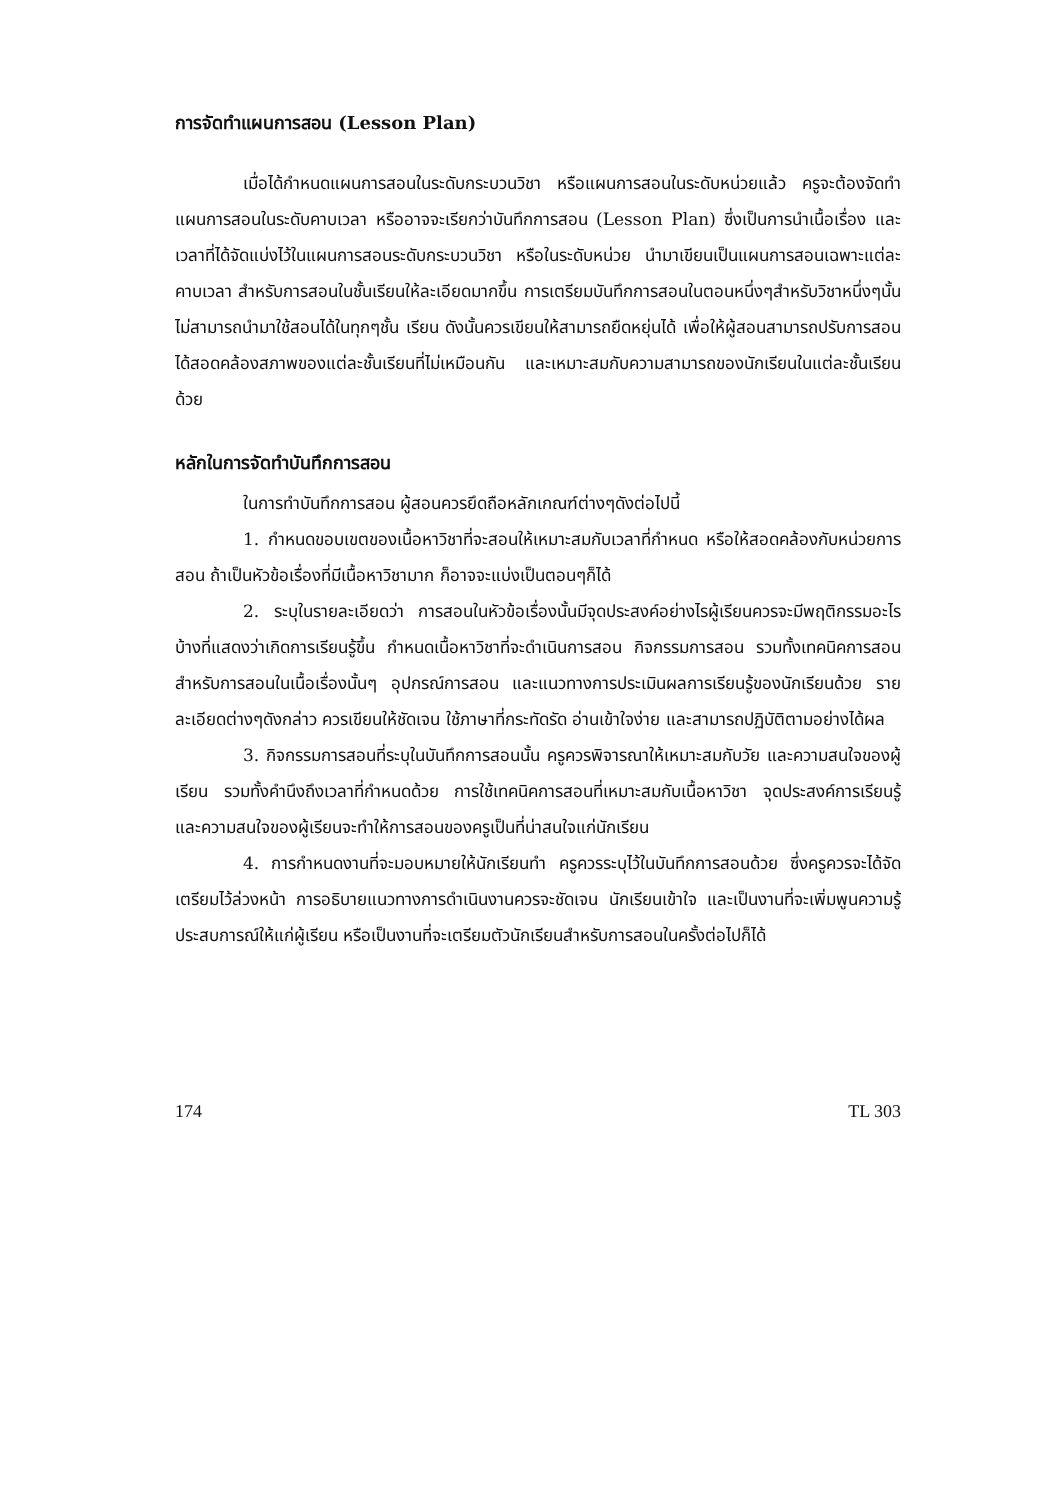การจัดทำแผนการสอน (Lesson Plan)
เมื่อได้กำหนดแผนการสอนในระดับกระบวนวิชา หรือแผนการสอนในระดับหน่วยแล้ว ครูจะต้องจัดทำแผนการสอนในระดับคาบเวลา หรืออาจจะเรียกว่าบันทึกการสอน (Lesson Plan) ซึ่งเป็นการนำเนื้อเรื่อง และเวลาที่ได้จัดแบ่งไว้ในแผนการสอนระดับกระบวนวิชา หรือในระดับหน่วย นำมาเขียนเป็นแผนการสอนเฉพาะแต่ละคาบเวลา สำหรับการสอนในชั้นเรียนให้ละเอียดมากขึ้น การเตรียมบันทึกการสอนในตอนหนึ่งๆสำหรับวิชาหนึ่งๆนั้น ไม่สามารถนำมาใช้สอนได้ในทุกๆชั้น เรียน ดังนั้นควรเขียนให้สามารถยืดหยุ่นได้ เพื่อให้ผู้สอนสามารถปรับการสอนได้สอดคล้องสภาพของแต่ละชั้นเรียนที่ไม่เหมือนกัน และเหมาะสมกับความสามารถของนักเรียนในแต่ละชั้นเรียนด้วย
หลักในการจัดทำบันทึกการสอน
ในการทำบันทึกการสอน ผู้สอนควรยึดถือหลักเกณฑ์ต่างๆดังต่อไปนี้
1. กำหนดขอบเขตของเนื้อหาวิชาที่จะสอนให้เหมาะสมกับเวลาที่กำหนด หรือให้สอดคล้องกับหน่วยการสอน ถ้าเป็นหัวข้อเรื่องที่มีเนื้อหาวิชามาก ก็อาจจะแบ่งเป็นตอนๆก็ได้
2. ระบุในรายละเอียดว่า การสอนในหัวข้อเรื่องนั้นมีจุดประสงค์อย่างไรผู้เรียนควรจะมีพฤติกรรมอะไรบ้างที่แสดงว่าเกิดการเรียนรู้ขึ้น กำหนดเนื้อหาวิชาที่จะดำเนินการสอน กิจกรรมการสอน รวมทั้งเทคนิคการสอนสำหรับการสอนในเนื้อเรื่องนั้นๆ อุปกรณ์การสอน และแนวทางการประเมินผลการเรียนรู้ของนักเรียนด้วย รายละเอียดต่างๆดังกล่าว ควรเขียนให้ชัดเจน ใช้ภาษาที่กระทัดรัด อ่านเข้าใจง่าย และสามารถปฏิบัติตามอย่างได้ผล
3. กิจกรรมการสอนที่ระบุในบันทึกการสอนนั้น ครูควรพิจารณาให้เหมาะสมกับวัย และความสนใจของผู้เรียน รวมทั้งคำนึงถึงเวลาที่กำหนดด้วย การใช้เทคนิคการสอนที่เหมาะสมกับเนื้อหาวิชา จุดประสงค์การเรียนรู้ และความสนใจของผู้เรียนจะทำให้การสอนของครูเป็นที่น่าสนใจแก่นักเรียน
4. การกำหนดงานที่จะมอบหมายให้นักเรียนทำ ครูควรระบุไว้ในบันทึกการสอนด้วย ซึ่งครูควรจะได้จัดเตรียมไว้ล่วงหน้า การอธิบายแนวทางการดำเนินงานควรจะชัดเจน นักเรียนเข้าใจ และเป็นงานที่จะเพิ่มพูนความรู้ ประสบการณ์ให้แก่ผู้เรียน หรือเป็นงานที่จะเตรียมตัวนักเรียนสำหรับการสอนในครั้งต่อไปก็ได้
174 TL 303